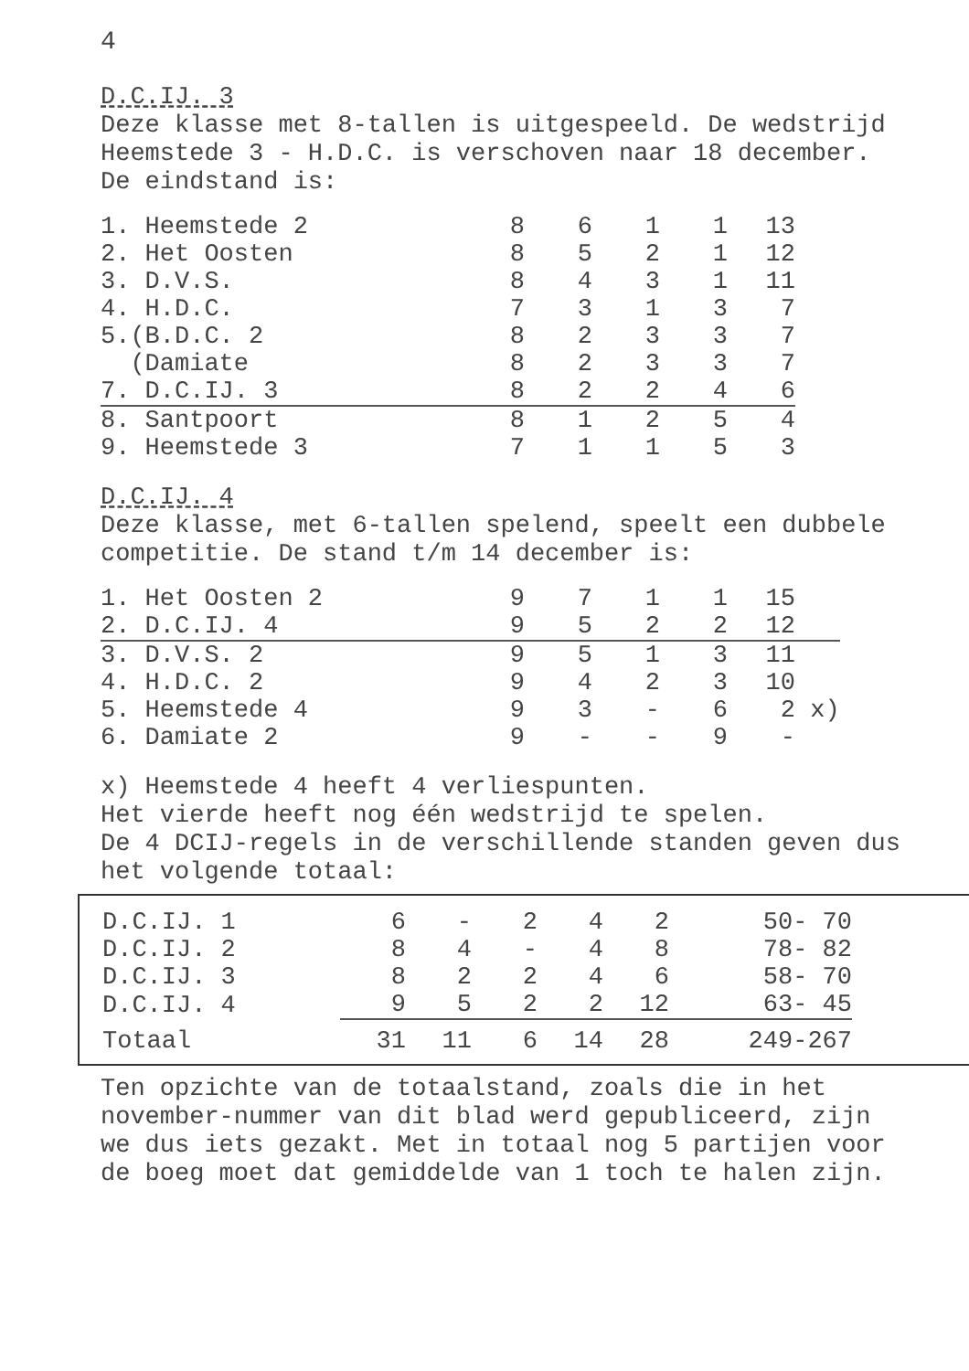4
D.C.IJ. 3
Deze klasse met 8-tallen is uitgespeeld. De wedstrijd Heemstede 3 - H.D.C. is verschoven naar 18 december.
De eindstand is:
| 1. Heemstede 2 | 8 | 6 | 1 | 1 | 13 |
| 2. Het Oosten | 8 | 5 | 2 | 1 | 12 |
| 3. D.V.S. | 8 | 4 | 3 | 1 | 11 |
| 4. H.D.C. | 7 | 3 | 1 | 3 | 7 |
| 5.(B.D.C. 2 | 8 | 2 | 3 | 3 | 7 |
| (Damiate | 8 | 2 | 3 | 3 | 7 |
| 7. D.C.IJ. 3 | 8 | 2 | 2 | 4 | 6 |
| 8. Santpoort | 8 | 1 | 2 | 5 | 4 |
| 9. Heemstede 3 | 7 | 1 | 1 | 5 | 3 |
D.C.IJ. 4
Deze klasse, met 6-tallen spelend, speelt een dubbele competitie. De stand t/m 14 december is:
| 1. Het Oosten 2 | 9 | 7 | 1 | 1 | 15 | |
| 2. D.C.IJ. 4 | 9 | 5 | 2 | 2 | 12 | |
| 3. D.V.S. 2 | 9 | 5 | 1 | 3 | 11 | |
| 4. H.D.C. 2 | 9 | 4 | 2 | 3 | 10 | |
| 5. Heemstede 4 | 9 | 3 | - | 6 | 2 | x) |
| 6. Damiate 2 | 9 | - | - | 9 | - | |
x) Heemstede 4 heeft 4 verliespunten.
Het vierde heeft nog één wedstrijd te spelen.
De 4 DCIJ-regels in de verschillende standen geven dus het volgende totaal:
| D.C.IJ. 1 | 6 | - | 2 | 4 | 2 | 50- 70 |
| D.C.IJ. 2 | 8 | 4 | - | 4 | 8 | 78- 82 |
| D.C.IJ. 3 | 8 | 2 | 2 | 4 | 6 | 58- 70 |
| D.C.IJ. 4 | 9 | 5 | 2 | 2 | 12 | 63- 45 |
| Totaal | 31 | 11 | 6 | 14 | 28 | 249-267 |
Ten opzichte van de totaalstand, zoals die in het november-nummer van dit blad werd gepubliceerd, zijn we dus iets gezakt. Met in totaal nog 5 partijen voor de boeg moet dat gemiddelde van 1 toch te halen zijn.